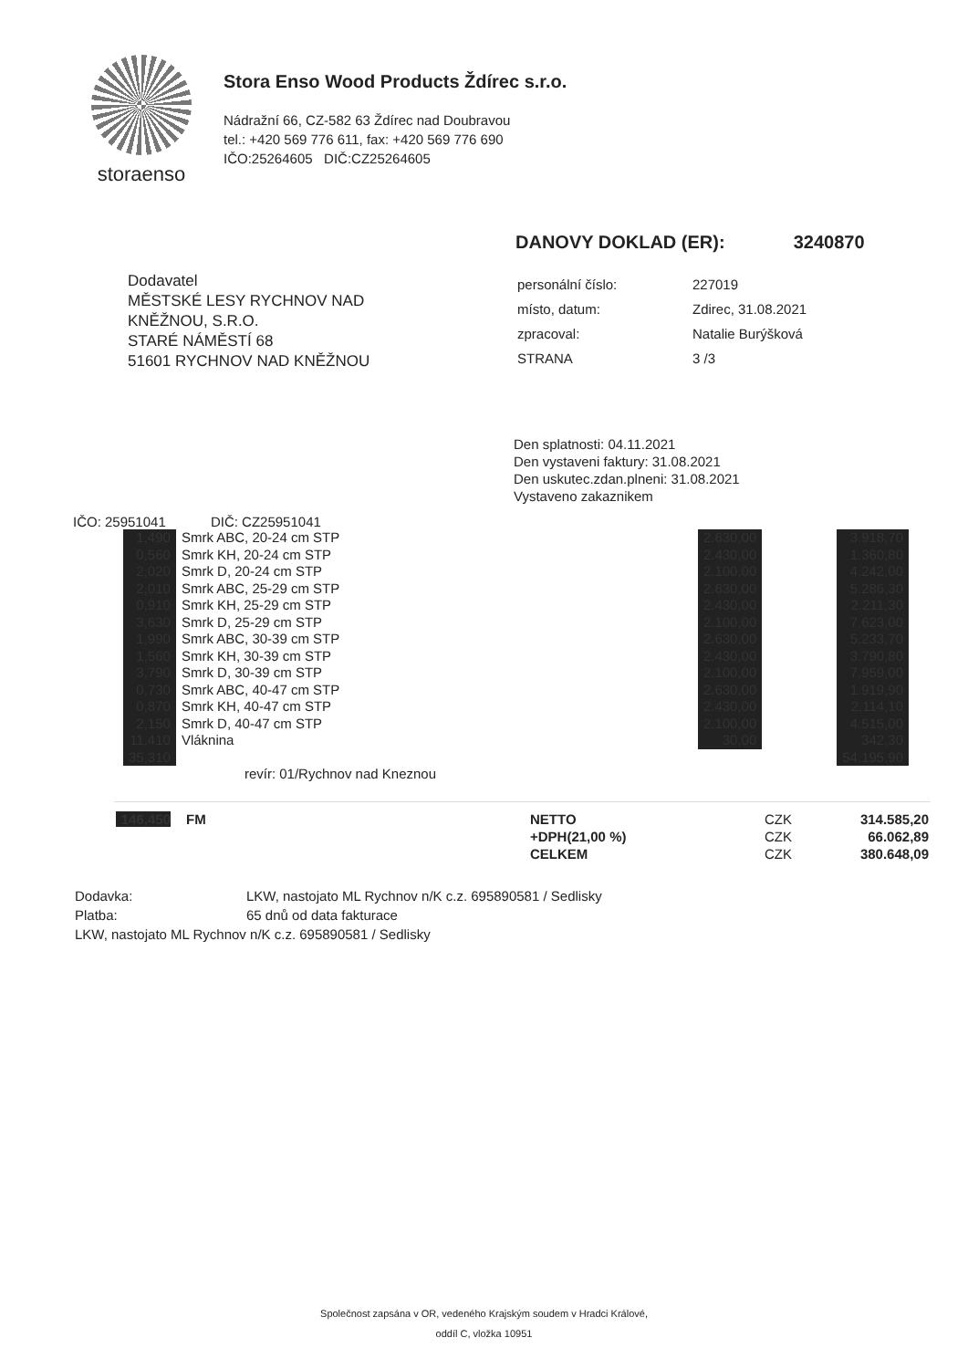storaenso
Stora Enso Wood Products Ždírec s.r.o.
Nádražní 66, CZ-582 63 Ždírec nad Doubravou
tel.: +420 569 776 611, fax: +420 569 776 690
IČO:25264605 DIČ:CZ25264605
DANOVY DOKLAD (ER): 3240870
Dodavatel
MĚSTSKÉ LESY RYCHNOV NAD
KNĚŽNOU, S.R.O.
STARÉ NÁMĚSTÍ 68
51601 RYCHNOV NAD KNĚŽNOU
| personální číslo: | 227019 |
| místo, datum: | Zdirec, 31.08.2021 |
| zpracoval: | Natalie Burýšková |
| STRANA | 3 /3 |
Den splatnosti: 04.11.2021
Den vystaveni faktury: 31.08.2021
Den uskutec.zdan.plneni: 31.08.2021
Vystaveno zakaznikem
IČO: 25951041 DIČ: CZ25951041
| 1,490 | Smrk ABC, 20-24 cm STP | 2.630,00 | | 3.918,70 |
| 0,560 | Smrk KH, 20-24 cm STP | 2.430,00 | | 1.360,80 |
| 2,020 | Smrk D, 20-24 cm STP | 2.100,00 | | 4.242,00 |
| 2,010 | Smrk ABC, 25-29 cm STP | 2.630,00 | | 5.286,30 |
| 0,910 | Smrk KH, 25-29 cm STP | 2.430,00 | | 2.211,30 |
| 3,630 | Smrk D, 25-29 cm STP | 2.100,00 | | 7.623,00 |
| 1,990 | Smrk ABC, 30-39 cm STP | 2.630,00 | | 5.233,70 |
| 1,560 | Smrk KH, 30-39 cm STP | 2.430,00 | | 3.790,80 |
| 3,790 | Smrk D, 30-39 cm STP | 2.100,00 | | 7.959,00 |
| 0,730 | Smrk ABC, 40-47 cm STP | 2.630,00 | | 1.919,90 |
| 0,870 | Smrk KH, 40-47 cm STP | 2.430,00 | | 2.114,10 |
| 2,150 | Smrk D, 40-47 cm STP | 2.100,00 | | 4.515,00 |
| 11,410 | Vláknina | 30,00 | | 342,30 |
| 35,310 | | | | 54.195,90 |
| | revír: 01/Rychnov nad Kneznou | | | |
| 146,450 | FM | NETTO | CZK | 314.585,20 |
| | | +DPH(21,00 %) | CZK | 66.062,89 |
| | | CELKEM | CZK | 380.648,09 |
| Dodavka: | LKW, nastojato ML Rychnov n/K c.z. 695890581 / Sedlisky |
| Platba: | 65 dnů od data fakturace |
| LKW, nastojato ML Rychnov n/K c.z. 695890581 / Sedlisky | |
Společnost zapsána v OR, vedeného Krajským soudem v Hradci Králové,
oddíl C, vložka 10951